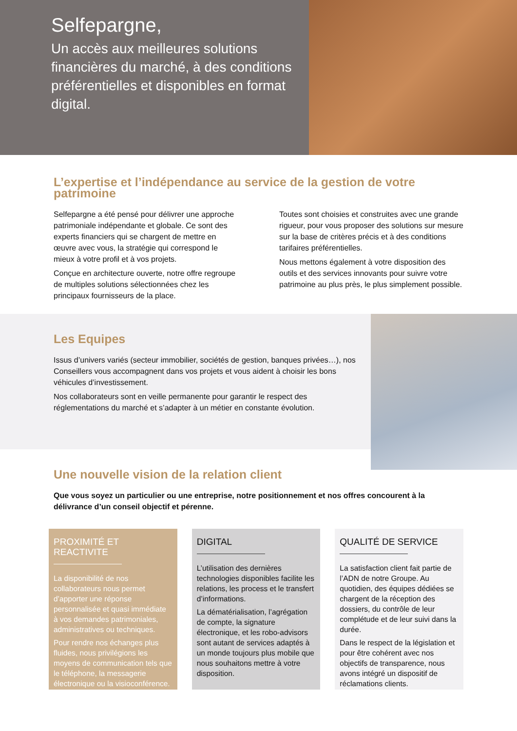Selfepargne,
Un accès aux meilleures solutions financières du marché, à des conditions préférentielles et disponibles en format digital.
L’expertise et l’indépendance au service de la gestion de votre patrimoine
Selfepargne a été pensé pour délivrer une approche patrimoniale indépendante et globale. Ce sont des experts financiers qui se chargent de mettre en œuvre avec vous, la stratégie qui correspond le mieux à votre profil et à vos projets.
Conçue en architecture ouverte, notre offre regroupe de multiples solutions sélectionnées chez les principaux fournisseurs de la place.
Toutes sont choisies et construites avec une grande rigueur, pour vous proposer des solutions sur mesure sur la base de critères précis et à des conditions tarifaires préférentielles.
Nous mettons également à votre disposition des outils et des services innovants pour suivre votre patrimoine au plus près, le plus simplement possible.
Les Equipes
Issus d’univers variés (secteur immobilier, sociétés de gestion, banques privées…), nos Conseillers vous accompagnent dans vos projets et vous aident à choisir les bons véhicules d’investissement.
Nos collaborateurs sont en veille permanente pour garantir le respect des réglementations du marché et s’adapter à un métier en constante évolution.
Une nouvelle vision de la relation client
Que vous soyez un particulier ou une entreprise, notre positionnement et nos offres concourent à la délivrance d’un conseil objectif et pérenne.
PROXIMITÉ ET REACTIVITE
La disponibilité de nos collaborateurs nous permet d’apporter une réponse personnalisée et quasi immédiate à vos demandes patrimoniales, administratives ou techniques.
Pour rendre nos échanges plus fluides, nous privilégions les moyens de communication tels que le téléphone, la messagerie électronique ou la visioconférence.
DIGITAL
L’utilisation des dernières technologies disponibles facilite les relations, les process et le transfert d’informations.
La dématérialisation, l’agrégation de compte, la signature électronique, et les robo-advisors sont autant de services adaptés à un monde toujours plus mobile que nous souhaitons mettre à votre disposition.
QUALITÉ DE SERVICE
La satisfaction client fait partie de l’ADN de notre Groupe. Au quotidien, des équipes dédiées se chargent de la réception des dossiers, du contrôle de leur complétude et de leur suivi dans la durée.
Dans le respect de la législation et pour être cohérent avec nos objectifs de transparence, nous avons intégré un dispositif de réclamations clients.